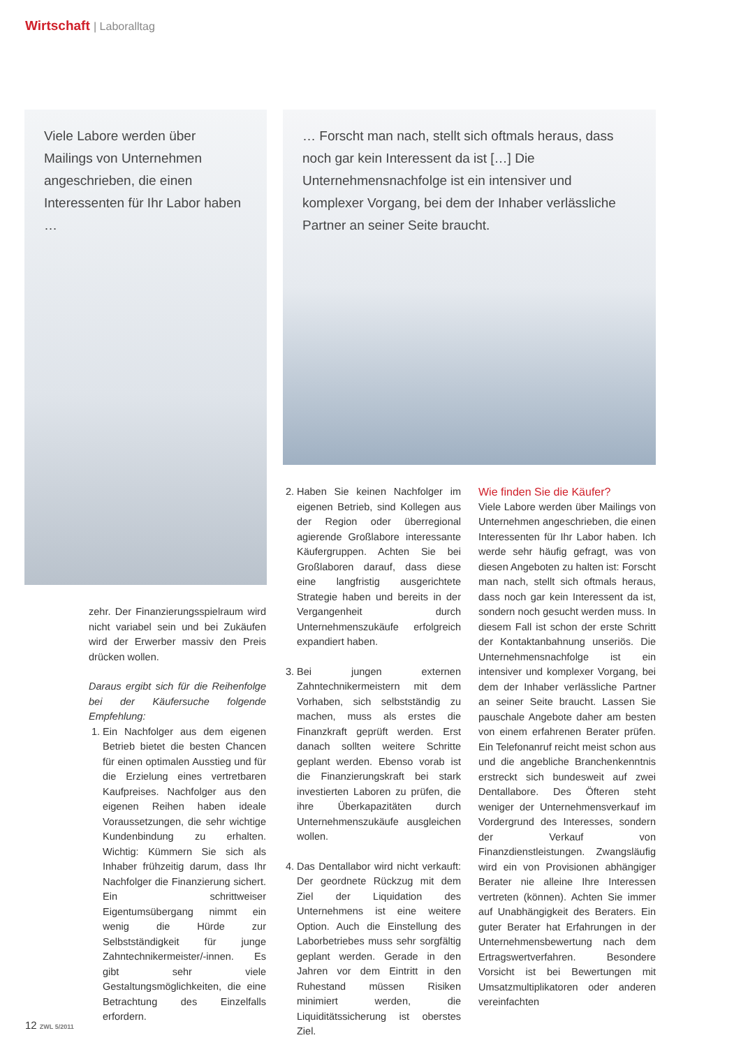Wirtschaft | Laboralltag
Viele Labore werden über Mailings von Unternehmen angeschrieben, die einen Interessenten für Ihr Labor haben …
… Forscht man nach, stellt sich oftmals heraus, dass noch gar kein Interessent da ist […] Die Unternehmensnachfolge ist ein intensiver und komplexer Vorgang, bei dem der Inhaber verlässliche Partner an seiner Seite braucht.
zehr. Der Finanzierungsspielraum wird nicht variabel sein und bei Zukäufen wird der Erwerber massiv den Preis drücken wollen.
Daraus ergibt sich für die Reihenfolge bei der Käufersuche folgende Empfehlung:
1. Ein Nachfolger aus dem eigenen Betrieb bietet die besten Chancen für einen optimalen Ausstieg und für die Erzielung eines vertretbaren Kaufpreises. Nachfolger aus den eigenen Reihen haben ideale Voraussetzungen, die sehr wichtige Kundenbindung zu erhalten. Wichtig: Kümmern Sie sich als Inhaber frühzeitig darum, dass Ihr Nachfolger die Finanzierung sichert. Ein schrittweiser Eigentumsübergang nimmt ein wenig die Hürde zur Selbstständigkeit für junge Zahntechnikermeister/-innen. Es gibt sehr viele Gestaltungsmöglichkeiten, die eine Betrachtung des Einzelfalls erfordern.
2. Haben Sie keinen Nachfolger im eigenen Betrieb, sind Kollegen aus der Region oder überregional agierende Großlabore interessante Käufergruppen. Achten Sie bei Großlaboren darauf, dass diese eine langfristig ausgerichtete Strategie haben und bereits in der Vergangenheit durch Unternehmenszukäufe erfolgreich expandiert haben.
3. Bei jungen externen Zahntechnikermeistern mit dem Vorhaben, sich selbstständig zu machen, muss als erstes die Finanzkraft geprüft werden. Erst danach sollten weitere Schritte geplant werden. Ebenso vorab ist die Finanzierungskraft bei stark investierten Laboren zu prüfen, die ihre Überkapazitäten durch Unternehmenszukäufe ausgleichen wollen.
4. Das Dentallabor wird nicht verkauft: Der geordnete Rückzug mit dem Ziel der Liquidation des Unternehmens ist eine weitere Option. Auch die Einstellung des Laborbetriebes muss sehr sorgfältig geplant werden. Gerade in den Jahren vor dem Eintritt in den Ruhestand müssen Risiken minimiert werden, die Liquiditätssicherung ist oberstes Ziel.
Wie finden Sie die Käufer?
Viele Labore werden über Mailings von Unternehmen angeschrieben, die einen Interessenten für Ihr Labor haben. Ich werde sehr häufig gefragt, was von diesen Angeboten zu halten ist: Forscht man nach, stellt sich oftmals heraus, dass noch gar kein Interessent da ist, sondern noch gesucht werden muss. In diesem Fall ist schon der erste Schritt der Kontaktanbahnung unseriös. Die Unternehmensnachfolge ist ein intensiver und komplexer Vorgang, bei dem der Inhaber verlässliche Partner an seiner Seite braucht. Lassen Sie pauschale Angebote daher am besten von einem erfahrenen Berater prüfen. Ein Telefonanruf reicht meist schon aus und die angebliche Branchenkenntnis erstreckt sich bundesweit auf zwei Dentallabore. Des Öfteren steht weniger der Unternehmensverkauf im Vordergrund des Interesses, sondern der Verkauf von Finanzdienstleistungen. Zwangsläufig wird ein von Provisionen abhängiger Berater nie alleine Ihre Interessen vertreten (können). Achten Sie immer auf Unabhängigkeit des Beraters. Ein guter Berater hat Erfahrungen in der Unternehmensbewertung nach dem Ertragswertverfahren. Besondere Vorsicht ist bei Bewertungen mit Umsatzmultiplikatoren oder anderen vereinfachten
12 ZWL 5/2011